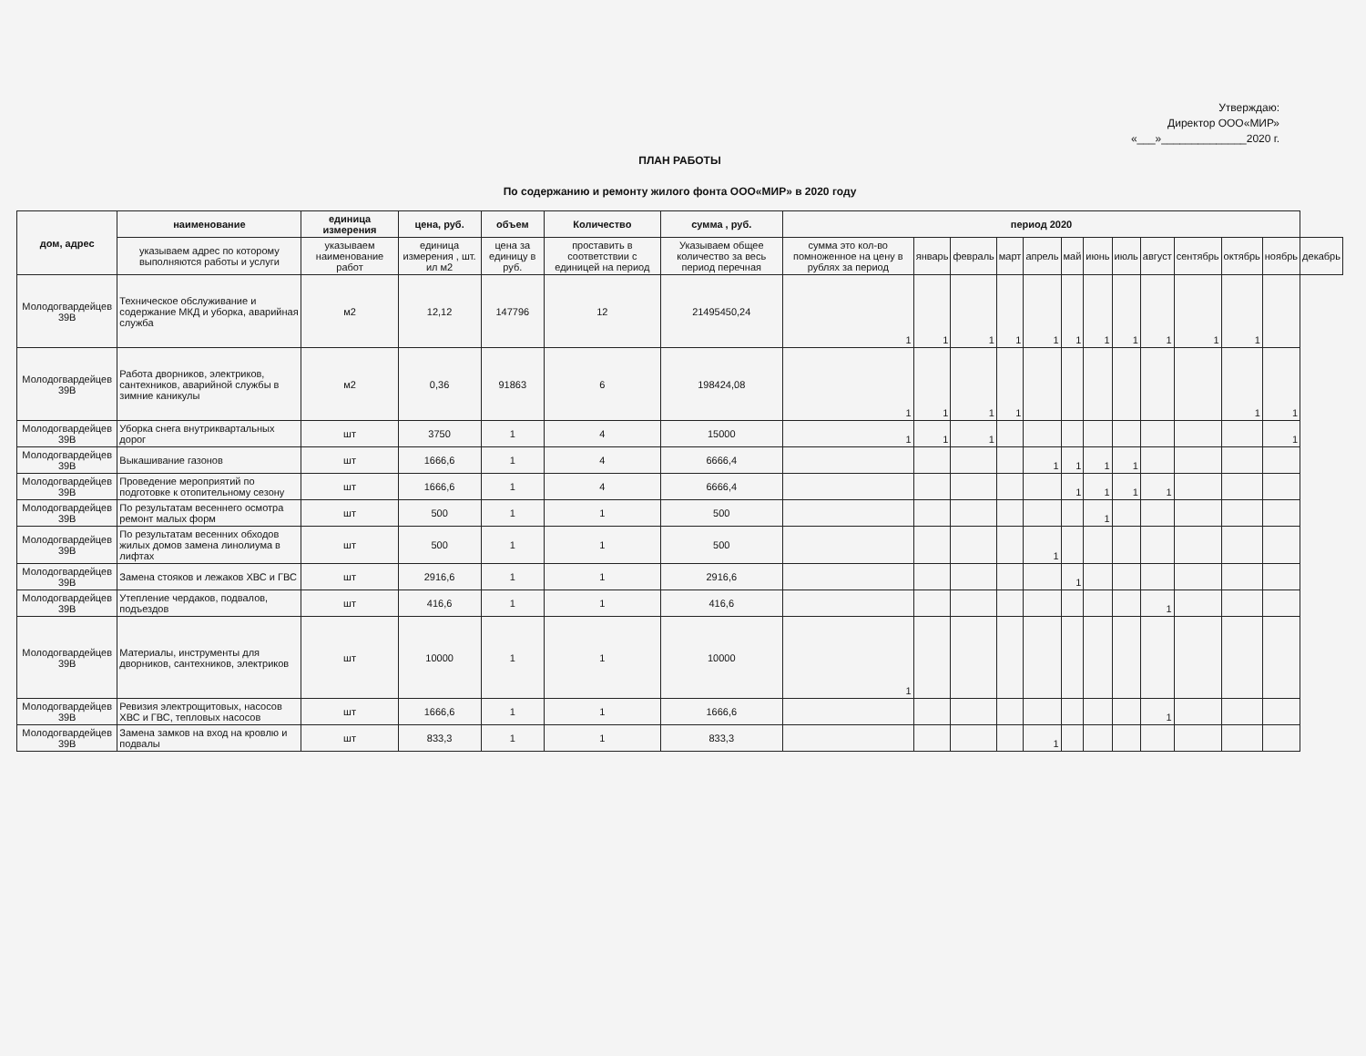Утверждаю:
Директор ООО«МИР»
«___»______________2020 г.
ПЛАН РАБОТЫ
По содержанию и ремонту жилого фонта ООО«МИР» в 2020 году
| дом, адрес | наименование | единица измерения | цена, руб. | объем | Количество | сумма , руб. | период 2020 | | | | | | | | | | | | |
| --- | --- | --- | --- | --- | --- | --- | --- | --- | --- | --- | --- | --- | --- | --- | --- | --- | --- | --- | --- |
| | указываем адрес по которому выполняются работы и услуги | указываем наименование работ | единица измерения , шт. ил м2 | цена за единицу в руб. | проставить в соответствии с единицей на период | Указываем общее количество за весь период перечная | сумма это кол-во помноженное на цену в рублях за период | январь | февраль | март | апрель | май | июнь | июль | август | сентябрь | октябрь | ноябрь | декабрь |
| Молодогвардейцев 39В | Техническое обслуживание и содержание МКД и уборка, аварийная служба | м2 | 12,12 | 147796 | 12 | 21495450,24 | 1 | 1 | 1 | 1 | 1 | 1 | 1 | 1 | 1 | 1 | 1 | | |
| Молодогвардейцев 39В | Работа дворников, электриков, сантехников, аварийной службы в зимние каникулы | м2 | 0,36 | 91863 | 6 | 198424,08 | 1 | 1 | 1 | 1 | | | | | | | 1 | 1 | |
| Молодогвардейцев 39В | Уборка снега внутриквартальных дорог | шт | 3750 | 1 | 4 | 15000 | 1 | 1 | 1 | | | | | | | | | 1 | |
| Молодогвардейцев 39В | Выкашивание газонов | шт | 1666,6 | 1 | 4 | 6666,4 | | | | | 1 | 1 | 1 | 1 | | | | | |
| Молодогвардейцев 39В | Проведение мероприятий по подготовке к отопительному сезону | шт | 1666,6 | 1 | 4 | 6666,4 | | | | | | 1 | 1 | 1 | 1 | | | | |
| Молодогвардейцев 39В | По результатам весеннего осмотра ремонт малых форм | шт | 500 | 1 | 1 | 500 | | | | | | | 1 | | | | | | |
| Молодогвардейцев 39В | По результатам весенних обходов жилых домов замена линолиума в лифтах | шт | 500 | 1 | 1 | 500 | | | | | 1 | | | | | | | | |
| Молодогвардейцев 39В | Замена стояков и лежаков ХВС и ГВС | шт | 2916,6 | 1 | 1 | 2916,6 | | | | | | 1 | | | | | | | |
| Молодогвардейцев 39В | Утепление чердаков, подвалов, подъездов | шт | 416,6 | 1 | 1 | 416,6 | | | | | | | | | 1 | | | | |
| Молодогвардейцев 39В | Материалы, инструменты для дворников, сантехников, электриков | шт | 10000 | 1 | 1 | 10000 | 1 | | | | | | | | | | | | |
| Молодогвардейцев 39В | Ревизия электрощитовых, насосов ХВС и ГВС, тепловых насосов | шт | 1666,6 | 1 | 1 | 1666,6 | | | | | | | | | 1 | | | | |
| Молодогвардейцев 39В | Замена замков на вход на кровлю и подвалы | шт | 833,3 | 1 | 1 | 833,3 | | | | | 1 | | | | | | | | |